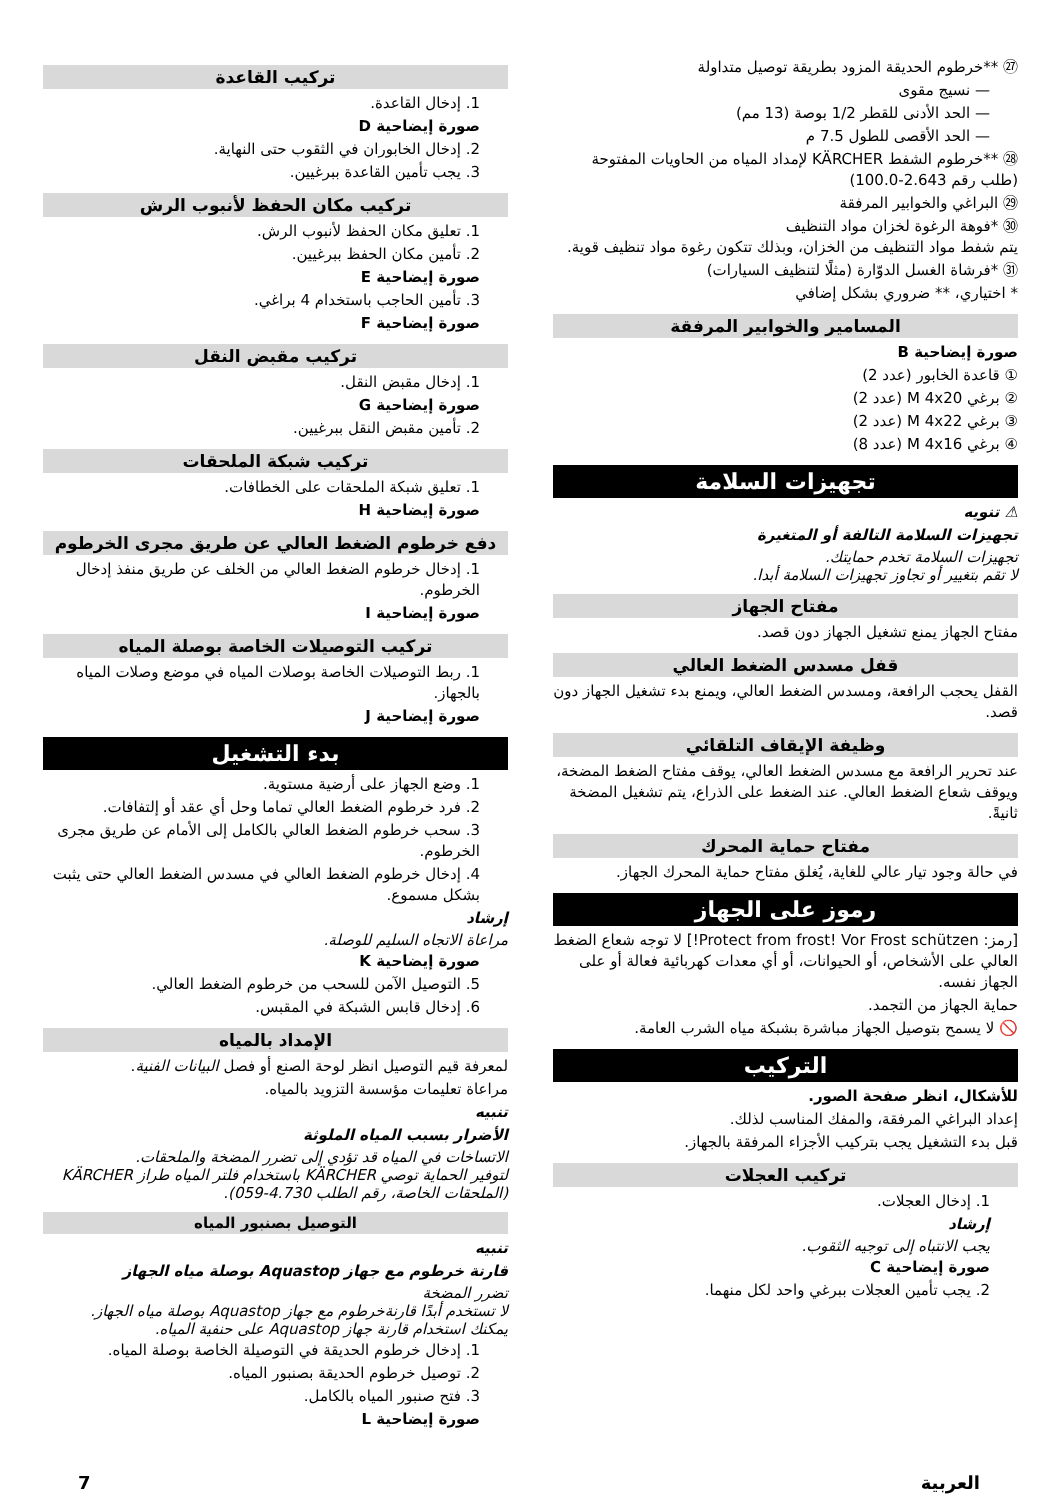㉗ **خرطوم الحديقة المزود بطريقة توصيل متداولة
— نسيج مقوى
— الحد الأدنى للقطر 1/2 بوصة (13 مم)
— الحد الأقصى للطول 7.5 م
㉘ **خرطوم الشفط KÄRCHER لإمداد المياه من الحاويات المفتوحة (طلب رقم 2.643-100.0)
㉙ البراغي والخوابير المرفقة
㉚ *فوهة الرغوة لخزان مواد التنظيف
يتم شفط مواد التنظيف من الخزان، وبذلك تتكون رغوة مواد تنظيف قوية.
㉛ *فرشاة الغسل الدوّارة (مثلًا لتنظيف السيارات)
* اختياري، ** ضروري بشكل إضافي
المسامير والخوابير المرفقة
صورة إيضاحية B
① قاعدة الخابور (عدد 2)
② برغي M 4x20 (عدد 2)
③ برغي M 4x22 (عدد 2)
④ برغي M 4x16 (عدد 8)
تجهيزات السلامة
⚠ تنويه
تجهيزات السلامة التالفة أو المتغيرة
تجهيزات السلامة تخدم حمايتك.
لا تقم بتغيير أو تجاوز تجهيزات السلامة أبدا.
مفتاح الجهاز
مفتاح الجهاز يمنع تشغيل الجهاز دون قصد.
قفل مسدس الضغط العالي
القفل يحجب الرافعة، ومسدس الضغط العالي، ويمنع بدء تشغيل الجهاز دون قصد.
وظيفة الإيقاف التلقائي
عند تحرير الرافعة مع مسدس الضغط العالي، يوقف مفتاح الضغط المضخة، ويوقف شعاع الضغط العالي. عند الضغط على الذراع، يتم تشغيل المضخة ثانيةً.
مفتاح حماية المحرك
في حالة وجود تيار عالي للغاية، يُغلق مفتاح حماية المحرك الجهاز.
رموز على الجهاز
[رمز: Protect from frost! Vor Frost schützen!] لا توجه شعاع الضغط العالي على الأشخاص، أو الحيوانات، أو أي معدات كهربائية فعالة أو على الجهاز نفسه.
حماية الجهاز من التجمد.
🚫 لا يسمح بتوصيل الجهاز مباشرة بشبكة مياه الشرب العامة.
التركيب
للأشكال، انظر صفحة الصور.
إعداد البراغي المرفقة، والمفك المناسب لذلك.
قبل بدء التشغيل يجب بتركيب الأجزاء المرفقة بالجهاز.
تركيب العجلات
1. إدخال العجلات.
إرشاد
يجب الانتباه إلى توجيه الثقوب.
صورة إيضاحية C
2. يجب تأمين العجلات ببرغي واحد لكل منهما.
تركيب القاعدة
1. إدخال القاعدة.
صورة إيضاحية D
2. إدخال الخابوران في الثقوب حتى النهاية.
3. يجب تأمين القاعدة ببرغيين.
تركيب مكان الحفظ لأنبوب الرش
1. تعليق مكان الحفظ لأنبوب الرش.
2. تأمين مكان الحفظ ببرغيين.
صورة إيضاحية E
3. تأمين الحاجب باستخدام 4 براغي.
صورة إيضاحية F
تركيب مقبض النقل
1. إدخال مقبض النقل.
صورة إيضاحية G
2. تأمين مقبض النقل ببرغيين.
تركيب شبكة الملحقات
1. تعليق شبكة الملحقات على الخطافات.
صورة إيضاحية H
دفع خرطوم الضغط العالي عن طريق مجرى الخرطوم
1. إدخال خرطوم الضغط العالي من الخلف عن طريق منفذ إدخال الخرطوم.
صورة إيضاحية I
تركيب التوصيلات الخاصة بوصلة المياه
1. ربط التوصيلات الخاصة بوصلات المياه في موضع وصلات المياه بالجهاز.
صورة إيضاحية J
بدء التشغيل
1. وضع الجهاز على أرضية مستوية.
2. فرد خرطوم الضغط العالي تماما وحل أي عقد أو إلتفافات.
3. سحب خرطوم الضغط العالي بالكامل إلى الأمام عن طريق مجرى الخرطوم.
4. إدخال خرطوم الضغط العالي في مسدس الضغط العالي حتى يثبت بشكل مسموع.
إرشاد
مراعاة الاتجاه السليم للوصلة.
صورة إيضاحية K
5. التوصيل الآمن للسحب من خرطوم الضغط العالي.
6. إدخال قابس الشبكة في المقبس.
الإمداد بالمياه
لمعرفة قيم التوصيل انظر لوحة الصنع أو فصل البيانات الفنية.
مراعاة تعليمات مؤسسة التزويد بالمياه.
تنبيه
الأضرار بسبب المياه الملوثة
الاتساخات في المياه قد تؤدي إلى تضرر المضخة والملحقات.
لتوفير الحماية توصي KÄRCHER باستخدام فلتر المياه طراز KÄRCHER (الملحقات الخاصة، رقم الطلب 4.730-059).
التوصيل بصنبور المياه
تنبيه
قارنة خرطوم مع جهاز Aquastop بوصلة مياه الجهاز
تضرر المضخة
لا تستخدم أبدًا قارنةخرطوم مع جهاز Aquastop بوصلة مياه الجهاز.
يمكنك استخدام قارنة جهاز Aquastop على حنفية المياه.
1. إدخال خرطوم الحديقة في التوصيلة الخاصة بوصلة المياه.
2. توصيل خرطوم الحديقة بصنبور المياه.
3. فتح صنبور المياه بالكامل.
صورة إيضاحية L
العربية 7